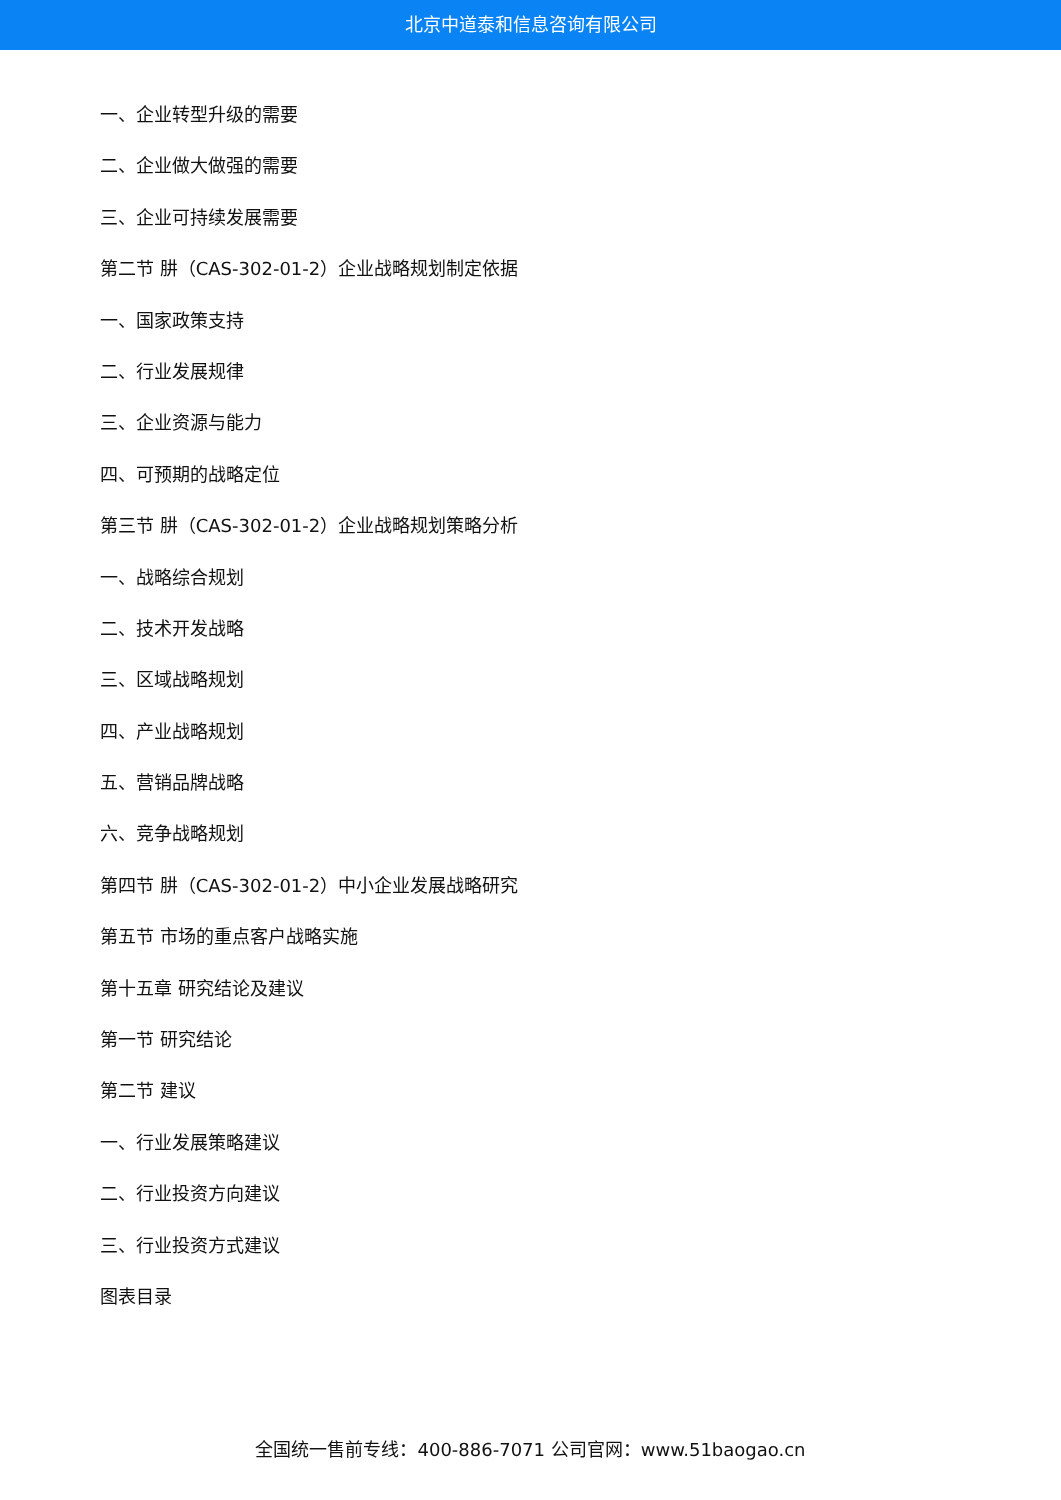北京中道泰和信息咨询有限公司
一、企业转型升级的需要
二、企业做大做强的需要
三、企业可持续发展需要
第二节 肼（CAS-302-01-2）企业战略规划制定依据
一、国家政策支持
二、行业发展规律
三、企业资源与能力
四、可预期的战略定位
第三节 肼（CAS-302-01-2）企业战略规划策略分析
一、战略综合规划
二、技术开发战略
三、区域战略规划
四、产业战略规划
五、营销品牌战略
六、竞争战略规划
第四节 肼（CAS-302-01-2）中小企业发展战略研究
第五节 市场的重点客户战略实施
第十五章 研究结论及建议
第一节 研究结论
第二节 建议
一、行业发展策略建议
二、行业投资方向建议
三、行业投资方式建议
图表目录
全国统一售前专线：400-886-7071 公司官网：www.51baogao.cn